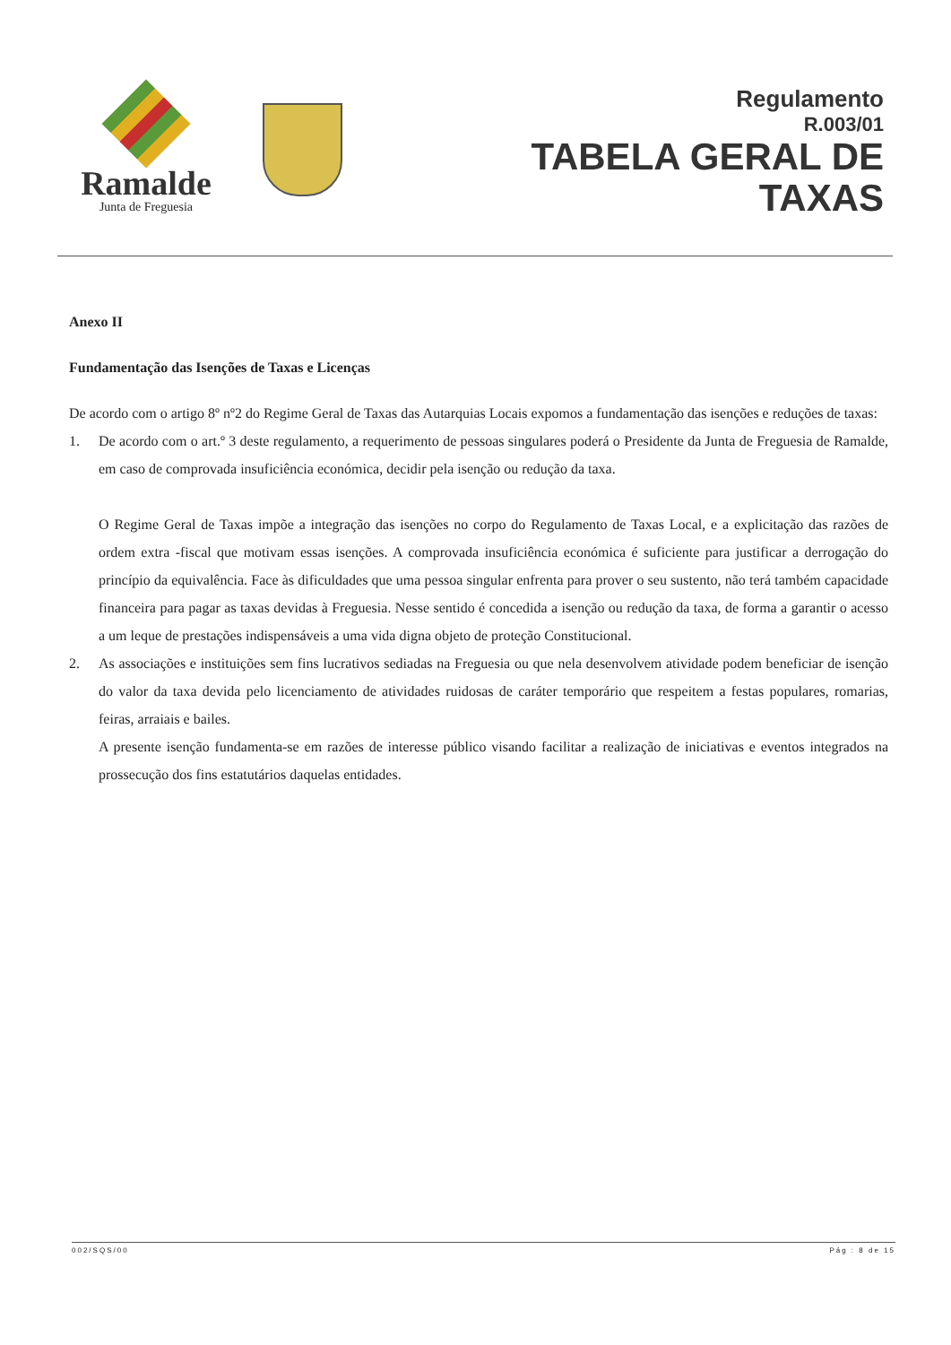Ramalde
Junta de Freguesia
Regulamento
R.003/01
TABELA GERAL DE
TAXAS
Anexo II
Fundamentação das Isenções de Taxas e Licenças
De acordo com o artigo 8º nº2 do Regime Geral de Taxas das Autarquias Locais expomos a fundamentação das isenções e reduções de taxas:
1. De acordo com o art.º 3 deste regulamento, a requerimento de pessoas singulares poderá o Presidente da Junta de Freguesia de Ramalde, em caso de comprovada insuficiência económica, decidir pela isenção ou redução da taxa.
O Regime Geral de Taxas impõe a integração das isenções no corpo do Regulamento de Taxas Local, e a explicitação das razões de ordem extra -fiscal que motivam essas isenções. A comprovada insuficiência económica é suficiente para justificar a derrogação do princípio da equivalência. Face às dificuldades que uma pessoa singular enfrenta para prover o seu sustento, não terá também capacidade financeira para pagar as taxas devidas à Freguesia. Nesse sentido é concedida a isenção ou redução da taxa, de forma a garantir o acesso a um leque de prestações indispensáveis a uma vida digna objeto de proteção Constitucional.
2. As associações e instituições sem fins lucrativos sediadas na Freguesia ou que nela desenvolvem atividade podem beneficiar de isenção do valor da taxa devida pelo licenciamento de atividades ruidosas de caráter temporário que respeitem a festas populares, romarias, feiras, arraiais e bailes.
A presente isenção fundamenta-se em razões de interesse público visando facilitar a realização de iniciativas e eventos integrados na prossecução dos fins estatutários daquelas entidades.
002/SQS/00 Pág : 8 de 15